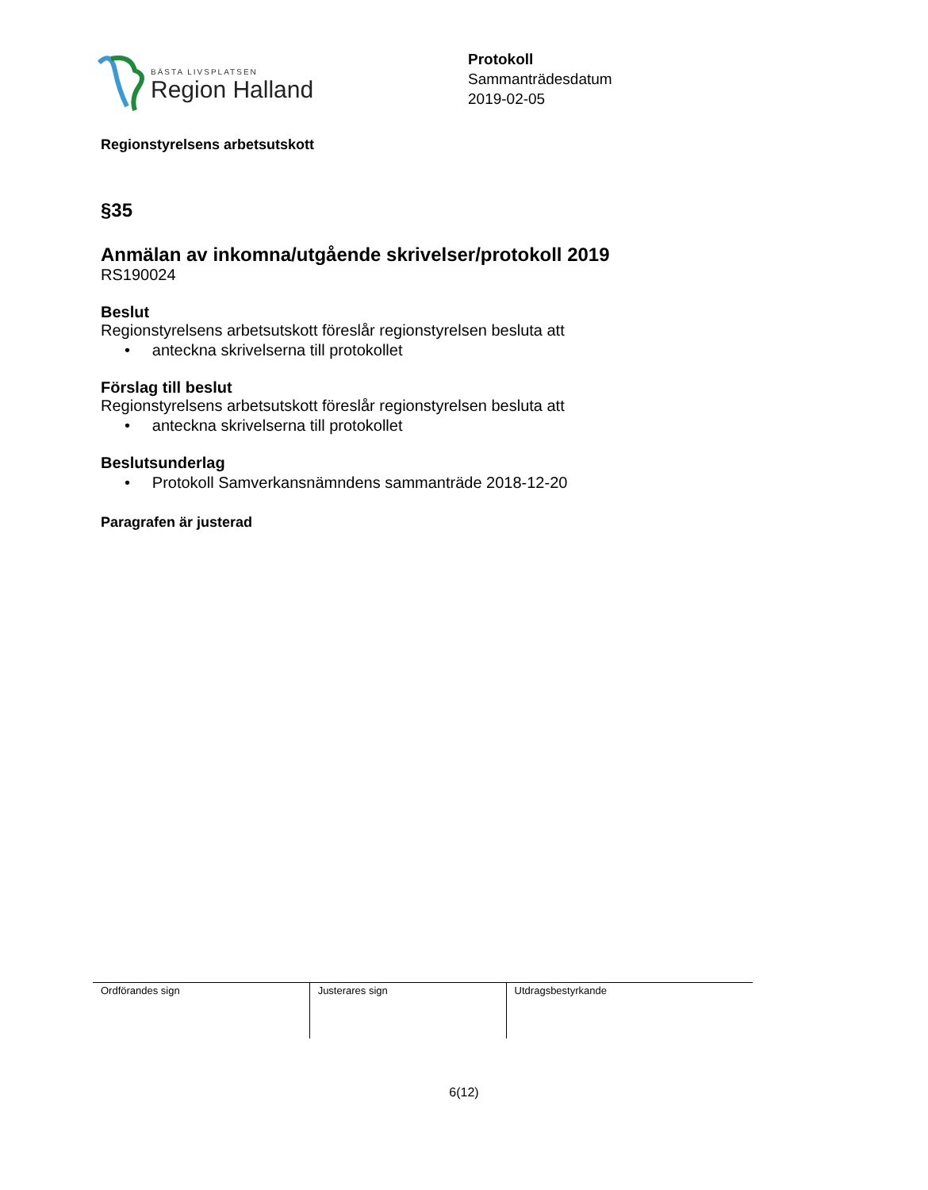BÄSTA LIVSPLATSEN
Region Halland
Protokoll
Sammanträdesdatum
2019-02-05
Regionstyrelsens arbetsutskott
§35
Anmälan av inkomna/utgående skrivelser/protokoll 2019
RS190024
Beslut
Regionstyrelsens arbetsutskott föreslår regionstyrelsen besluta att
• anteckna skrivelserna till protokollet
Förslag till beslut
Regionstyrelsens arbetsutskott föreslår regionstyrelsen besluta att
• anteckna skrivelserna till protokollet
Beslutsunderlag
• Protokoll Samverkansnämndens sammanträde 2018-12-20
Paragrafen är justerad
| Ordförandes sign | Justerares sign | Utdragsbestyrkande |
6(12)